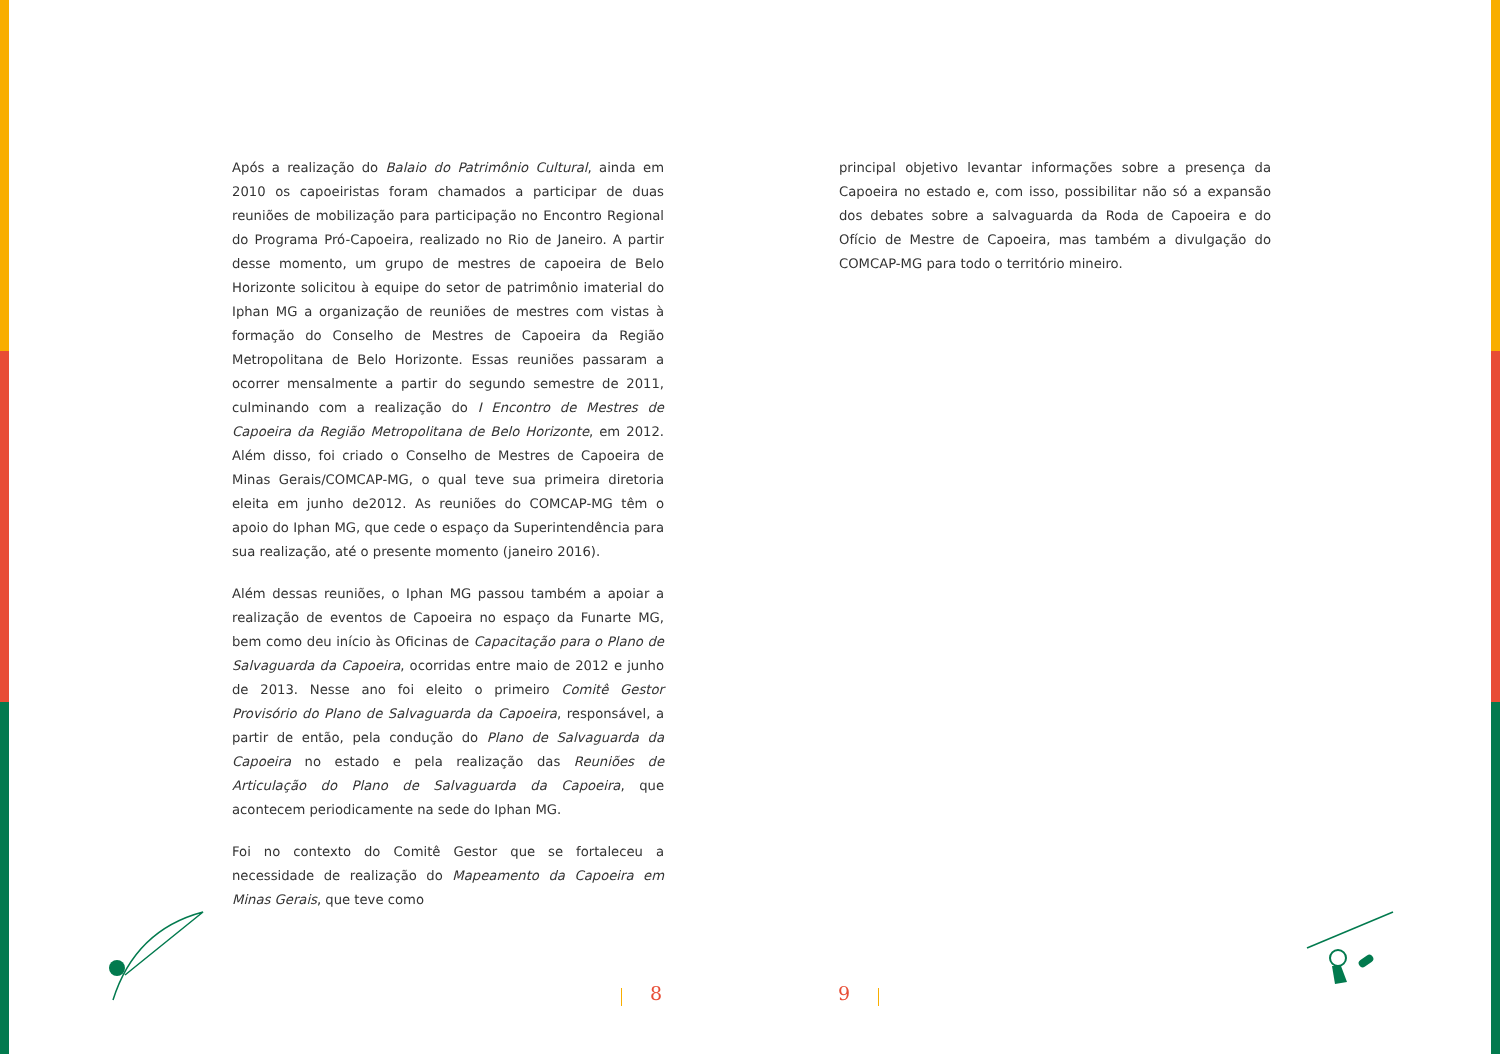Após a realização do Balaio do Patrimônio Cultural, ainda em 2010 os capoeiristas foram chamados a participar de duas reuniões de mobilização para participação no Encontro Regional do Programa Pró-Capoeira, realizado no Rio de Janeiro. A partir desse momento, um grupo de mestres de capoeira de Belo Horizonte solicitou à equipe do setor de patrimônio imaterial do Iphan MG a organização de reuniões de mestres com vistas à formação do Conselho de Mestres de Capoeira da Região Metropolitana de Belo Horizonte. Essas reuniões passaram a ocorrer mensalmente a partir do segundo semestre de 2011, culminando com a realização do I Encontro de Mestres de Capoeira da Região Metropolitana de Belo Horizonte, em 2012. Além disso, foi criado o Conselho de Mestres de Capoeira de Minas Gerais/COMCAP-MG, o qual teve sua primeira diretoria eleita em junho de2012. As reuniões do COMCAP-MG têm o apoio do Iphan MG, que cede o espaço da Superintendência para sua realização, até o presente momento (janeiro 2016).
Além dessas reuniões, o Iphan MG passou também a apoiar a realização de eventos de Capoeira no espaço da Funarte MG, bem como deu início às Oficinas de Capacitação para o Plano de Salvaguarda da Capoeira, ocorridas entre maio de 2012 e junho de 2013. Nesse ano foi eleito o primeiro Comitê Gestor Provisório do Plano de Salvaguarda da Capoeira, responsável, a partir de então, pela condução do Plano de Salvaguarda da Capoeira no estado e pela realização das Reuniões de Articulação do Plano de Salvaguarda da Capoeira, que acontecem periodicamente na sede do Iphan MG.
Foi no contexto do Comitê Gestor que se fortaleceu a necessidade de realização do Mapeamento da Capoeira em Minas Gerais, que teve como
principal objetivo levantar informações sobre a presença da Capoeira no estado e, com isso, possibilitar não só a expansão dos debates sobre a salvaguarda da Roda de Capoeira e do Ofício de Mestre de Capoeira, mas também a divulgação do COMCAP-MG para todo o território mineiro.
8 9